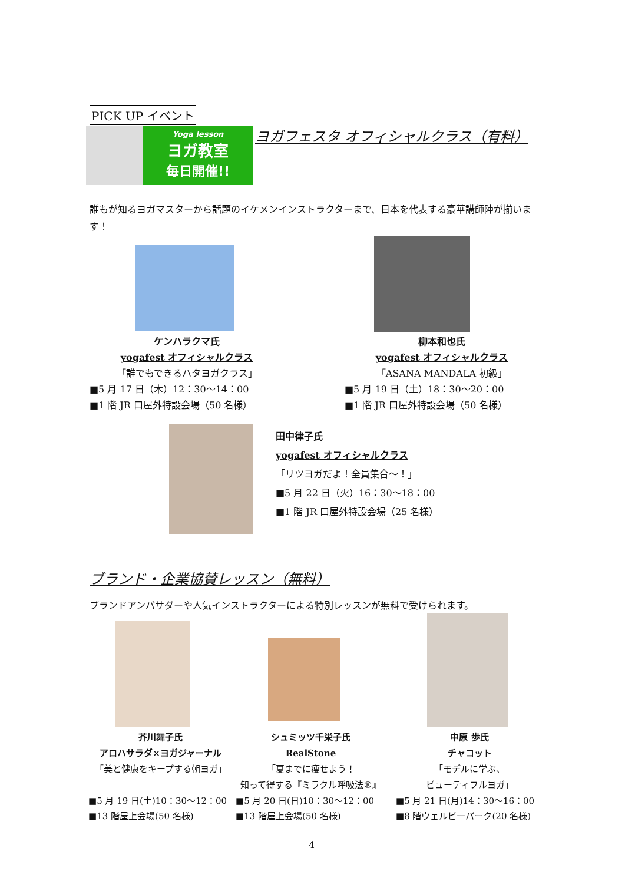PICK UP イベント
Yoga lesson
ヨガ教室
毎日開催!!
ヨガフェスタ オフィシャルクラス（有料）
誰もが知るヨガマスターから話題のイケメンインストラクターまで、日本を代表する豪華講師陣が揃います！
ケンハラクマ氏
yogafest オフィシャルクラス
「誰でもできるハタヨガクラス」
■5 月 17 日（木）12：30〜14：00
■1 階 JR 口屋外特設会場（50 名様）
柳本和也氏
yogafest オフィシャルクラス
「ASANA MANDALA 初級」
■5 月 19 日（土）18：30〜20：00
■1 階 JR 口屋外特設会場（50 名様）
田中律子氏
yogafest オフィシャルクラス
「リツヨガだよ！全員集合〜！」
■5 月 22 日（火）16：30〜18：00
■1 階 JR 口屋外特設会場（25 名様）
ブランド・企業協賛レッスン（無料）
ブランドアンバサダーや人気インストラクターによる特別レッスンが無料で受けられます。
芥川舞子氏
アロハサラダ×ヨガジャーナル
「美と健康をキープする朝ヨガ」
■5 月 19 日(土)10：30〜12：00
■13 階屋上会場(50 名様)
シュミッツ千栄子氏
RealStone
「夏までに痩せよう！
知って得する『ミラクル呼吸法®』
■5 月 20 日(日)10：30〜12：00
■13 階屋上会場(50 名様)
中原 歩氏
チャコット
「モデルに学ぶ、
ビューティフルヨガ」
■5 月 21 日(月)14：30〜16：00
■8 階ウェルビーパーク(20 名様)
4